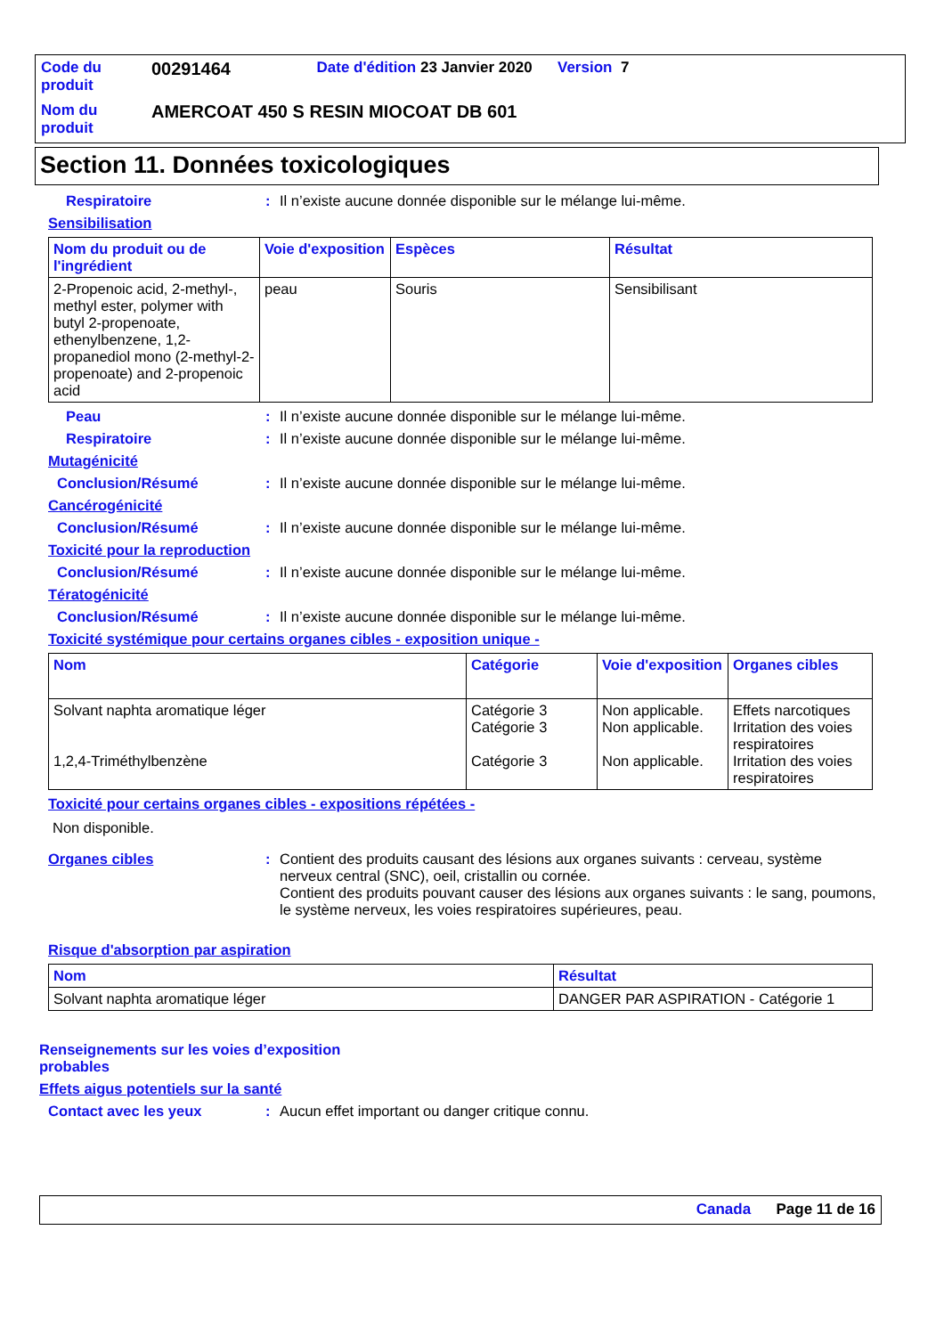| Code du produit | 00291464 | Date d'édition 23 Janvier 2020 Version 7 |
| Nom du produit | AMERCOAT 450 S RESIN MIOCOAT DB 601 | |
Section 11. Données toxicologiques
Respiratoire : Il n’existe aucune donnée disponible sur le mélange lui-même.
Sensibilisation
| Nom du produit ou de l'ingrédient | Voie d'exposition | Espèces | Résultat |
| --- | --- | --- | --- |
| 2-Propenoic acid, 2-methyl-, methyl ester, polymer with butyl 2-propenoate, ethenylbenzene, 1,2-propanediol mono (2-methyl-2-propenoate) and 2-propenoic acid | peau | Souris | Sensibilisant |
Peau : Il n’existe aucune donnée disponible sur le mélange lui-même.
Respiratoire : Il n’existe aucune donnée disponible sur le mélange lui-même.
Mutagénicité
Conclusion/Résumé : Il n’existe aucune donnée disponible sur le mélange lui-même.
Cancérogénicité
Conclusion/Résumé : Il n’existe aucune donnée disponible sur le mélange lui-même.
Toxicité pour la reproduction
Conclusion/Résumé : Il n’existe aucune donnée disponible sur le mélange lui-même.
Tératogénicité
Conclusion/Résumé : Il n’existe aucune donnée disponible sur le mélange lui-même.
Toxicité systémique pour certains organes cibles - exposition unique -
| Nom | Catégorie | Voie d'exposition | Organes cibles |
| --- | --- | --- | --- |
| Solvant naphta aromatique léger 1,2,4-Triméthylbenzène | Catégorie 3 Catégorie 3 Catégorie 3 | Non applicable. Non applicable. Non applicable. | Effets narcotiques Irritation des voies respiratoires Irritation des voies respiratoires |
Toxicité pour certains organes cibles - expositions répétées -
Non disponible.
Organes cibles : Contient des produits causant des lésions aux organes suivants : cerveau, système nerveux central (SNC), oeil, cristallin ou cornée.
Contient des produits pouvant causer des lésions aux organes suivants : le sang, poumons, le système nerveux, les voies respiratoires supérieures, peau.
Risque d'absorption par aspiration
| Nom | Résultat |
| --- | --- |
| Solvant naphta aromatique léger | DANGER PAR ASPIRATION - Catégorie 1 |
Renseignements sur les voies d’exposition probables
Effets aigus potentiels sur la santé
Contact avec les yeux : Aucun effet important ou danger critique connu.
Canada Page 11 de 16